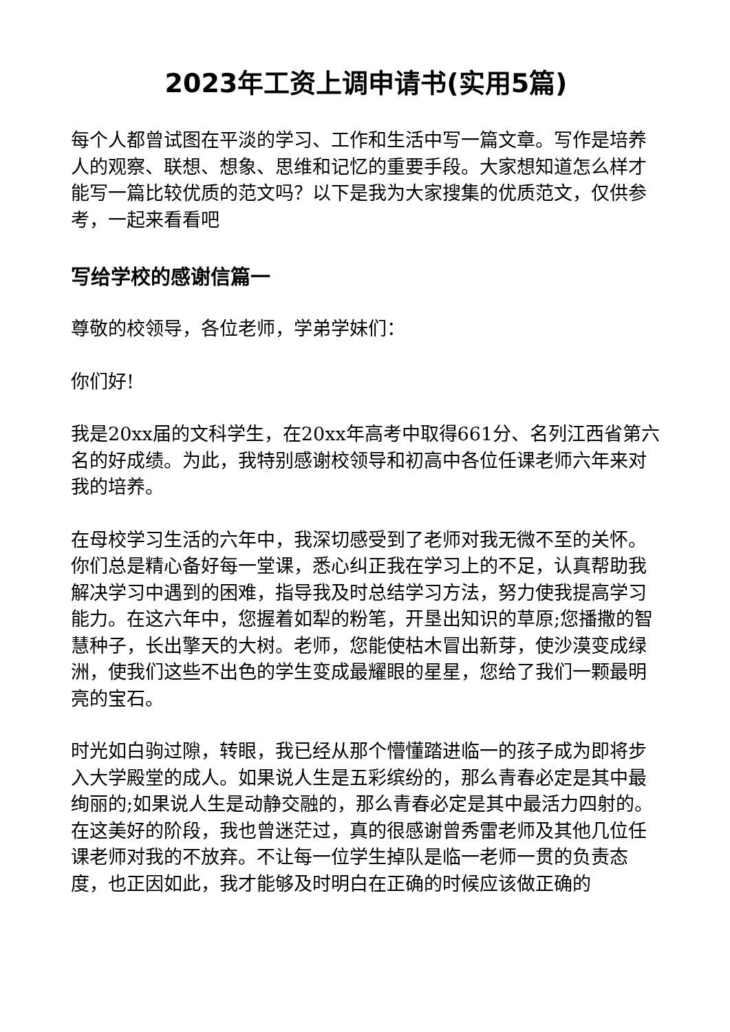2023年工资上调申请书(实用5篇)
每个人都曾试图在平淡的学习、工作和生活中写一篇文章。写作是培养人的观察、联想、想象、思维和记忆的重要手段。大家想知道怎么样才能写一篇比较优质的范文吗？以下是我为大家搜集的优质范文，仅供参考，一起来看看吧
写给学校的感谢信篇一
尊敬的校领导，各位老师，学弟学妹们：
你们好!
我是20xx届的文科学生，在20xx年高考中取得661分、名列江西省第六名的好成绩。为此，我特别感谢校领导和初高中各位任课老师六年来对我的培养。
在母校学习生活的六年中，我深切感受到了老师对我无微不至的关怀。你们总是精心备好每一堂课，悉心纠正我在学习上的不足，认真帮助我解决学习中遇到的困难，指导我及时总结学习方法，努力使我提高学习能力。在这六年中，您握着如犁的粉笔，开垦出知识的草原;您播撒的智慧种子，长出擎天的大树。老师，您能使枯木冒出新芽，使沙漠变成绿洲，使我们这些不出色的学生变成最耀眼的星星，您给了我们一颗最明亮的宝石。
时光如白驹过隙，转眼，我已经从那个懵懂踏进临一的孩子成为即将步入大学殿堂的成人。如果说人生是五彩缤纷的，那么青春必定是其中最绚丽的;如果说人生是动静交融的，那么青春必定是其中最活力四射的。在这美好的阶段，我也曾迷茫过，真的很感谢曾秀雷老师及其他几位任课老师对我的不放弃。不让每一位学生掉队是临一老师一贯的负责态度，也正因如此，我才能够及时明白在正确的时候应该做正确的